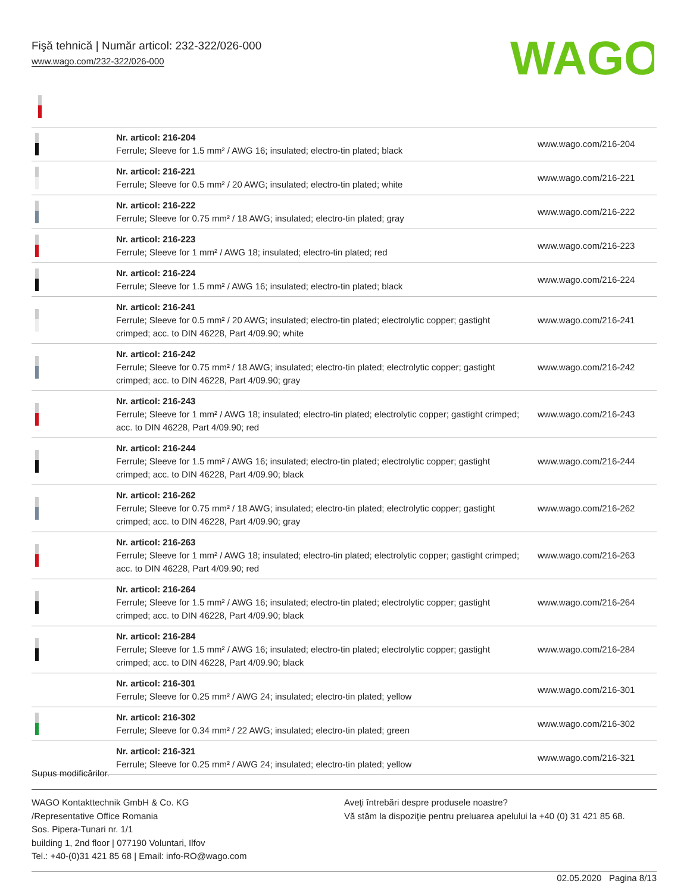Fişă tehnică | Număr articol: 232-322/026-000
www.wago.com/232-322/026-000
WAGO
| | Nr. articol: 216-204 Ferrule; Sleeve for 1.5 mm² / AWG 16; insulated; electro-tin plated; black | www.wago.com/216-204 |
| | Nr. articol: 216-221 Ferrule; Sleeve for 0.5 mm² / 20 AWG; insulated; electro-tin plated; white | www.wago.com/216-221 |
| | Nr. articol: 216-222 Ferrule; Sleeve for 0.75 mm² / 18 AWG; insulated; electro-tin plated; gray | www.wago.com/216-222 |
| | Nr. articol: 216-223 Ferrule; Sleeve for 1 mm² / AWG 18; insulated; electro-tin plated; red | www.wago.com/216-223 |
| | Nr. articol: 216-224 Ferrule; Sleeve for 1.5 mm² / AWG 16; insulated; electro-tin plated; black | www.wago.com/216-224 |
| | Nr. articol: 216-241 Ferrule; Sleeve for 0.5 mm² / 20 AWG; insulated; electro-tin plated; electrolytic copper; gastight crimped; acc. to DIN 46228, Part 4/09.90; white | www.wago.com/216-241 |
| | Nr. articol: 216-242 Ferrule; Sleeve for 0.75 mm² / 18 AWG; insulated; electro-tin plated; electrolytic copper; gastight crimped; acc. to DIN 46228, Part 4/09.90; gray | www.wago.com/216-242 |
| | Nr. articol: 216-243 Ferrule; Sleeve for 1 mm² / AWG 18; insulated; electro-tin plated; electrolytic copper; gastight crimped; acc. to DIN 46228, Part 4/09.90; red | www.wago.com/216-243 |
| | Nr. articol: 216-244 Ferrule; Sleeve for 1.5 mm² / AWG 16; insulated; electro-tin plated; electrolytic copper; gastight crimped; acc. to DIN 46228, Part 4/09.90; black | www.wago.com/216-244 |
| | Nr. articol: 216-262 Ferrule; Sleeve for 0.75 mm² / 18 AWG; insulated; electro-tin plated; electrolytic copper; gastight crimped; acc. to DIN 46228, Part 4/09.90; gray | www.wago.com/216-262 |
| | Nr. articol: 216-263 Ferrule; Sleeve for 1 mm² / AWG 18; insulated; electro-tin plated; electrolytic copper; gastight crimped; acc. to DIN 46228, Part 4/09.90; red | www.wago.com/216-263 |
| | Nr. articol: 216-264 Ferrule; Sleeve for 1.5 mm² / AWG 16; insulated; electro-tin plated; electrolytic copper; gastight crimped; acc. to DIN 46228, Part 4/09.90; black | www.wago.com/216-264 |
| | Nr. articol: 216-284 Ferrule; Sleeve for 1.5 mm² / AWG 16; insulated; electro-tin plated; electrolytic copper; gastight crimped; acc. to DIN 46228, Part 4/09.90; black | www.wago.com/216-284 |
| | Nr. articol: 216-301 Ferrule; Sleeve for 0.25 mm² / AWG 24; insulated; electro-tin plated; yellow | www.wago.com/216-301 |
| | Nr. articol: 216-302 Ferrule; Sleeve for 0.34 mm² / 22 AWG; insulated; electro-tin plated; green | www.wago.com/216-302 |
| | Nr. articol: 216-321 Ferrule; Sleeve for 0.25 mm² / AWG 24; insulated; electro-tin plated; yellow | www.wago.com/216-321 |
Supus modificărilor.
WAGO Kontakttechnik GmbH & Co. KG
/Representative Office Romania
Sos. Pipera-Tunari nr. 1/1
building 1, 2nd floor | 077190 Voluntari, Ilfov
Tel.: +40-(0)31 421 85 68 | Email: info-RO@wago.com
Aveţi întrebări despre produsele noastre?
Vă stăm la dispoziţie pentru preluarea apelului la +40 (0) 31 421 85 68.
02.05.2020 Pagina 8/13